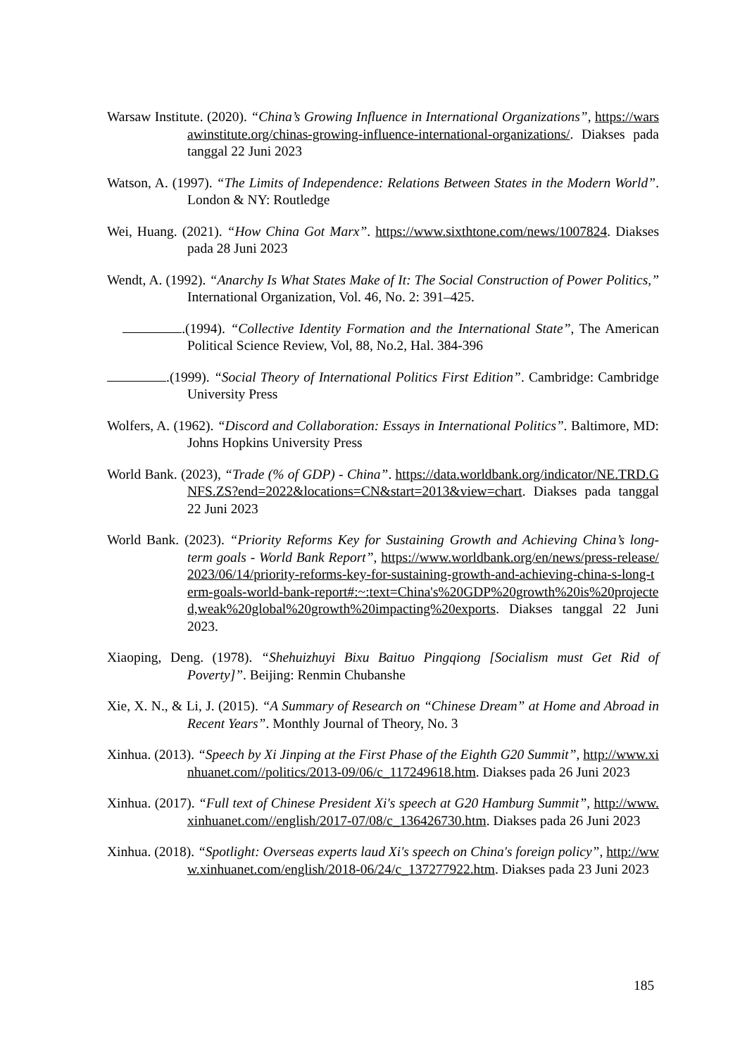Warsaw Institute. (2020). “China’s Growing Influence in International Organizations”, https://warsawinstitute.org/chinas-growing-influence-international-organizations/. Diakses pada tanggal 22 Juni 2023
Watson, A. (1997). “The Limits of Independence: Relations Between States in the Modern World”. London & NY: Routledge
Wei, Huang. (2021). “How China Got Marx”. https://www.sixthtone.com/news/1007824. Diakses pada 28 Juni 2023
Wendt, A. (1992). “Anarchy Is What States Make of It: The Social Construction of Power Politics,” International Organization, Vol. 46, No. 2: 391–425.
.(1994). “Collective Identity Formation and the International State”, The American Political Science Review, Vol, 88, No.2, Hal. 384-396
.(1999). “Social Theory of International Politics First Edition”. Cambridge: Cambridge University Press
Wolfers, A. (1962). “Discord and Collaboration: Essays in International Politics”. Baltimore, MD: Johns Hopkins University Press
World Bank. (2023), “Trade (% of GDP) - China”. https://data.worldbank.org/indicator/NE.TRD.GNFS.ZS?end=2022&locations=CN&start=2013&view=chart. Diakses pada tanggal 22 Juni 2023
World Bank. (2023). “Priority Reforms Key for Sustaining Growth and Achieving China’s long-term goals - World Bank Report”, https://www.worldbank.org/en/news/press-release/2023/06/14/priority-reforms-key-for-sustaining-growth-and-achieving-china-s-long-term-goals-world-bank-report#:~:text=China's%20GDP%20growth%20is%20projected,weak%20global%20growth%20impacting%20exports. Diakses tanggal 22 Juni 2023.
Xiaoping, Deng. (1978). “Shehuizhuyi Bixu Baituo Pingqiong [Socialism must Get Rid of Poverty]”. Beijing: Renmin Chubanshe
Xie, X. N., & Li, J. (2015). “A Summary of Research on “Chinese Dream” at Home and Abroad in Recent Years”. Monthly Journal of Theory, No. 3
Xinhua. (2013). “Speech by Xi Jinping at the First Phase of the Eighth G20 Summit”, http://www.xinhuanet.com//politics/2013-09/06/c_117249618.htm. Diakses pada 26 Juni 2023
Xinhua. (2017). “Full text of Chinese President Xi's speech at G20 Hamburg Summit”, http://www.xinhuanet.com//english/2017-07/08/c_136426730.htm. Diakses pada 26 Juni 2023
Xinhua. (2018). “Spotlight: Overseas experts laud Xi's speech on China's foreign policy”, http://www.xinhuanet.com/english/2018-06/24/c_137277922.htm. Diakses pada 23 Juni 2023
185